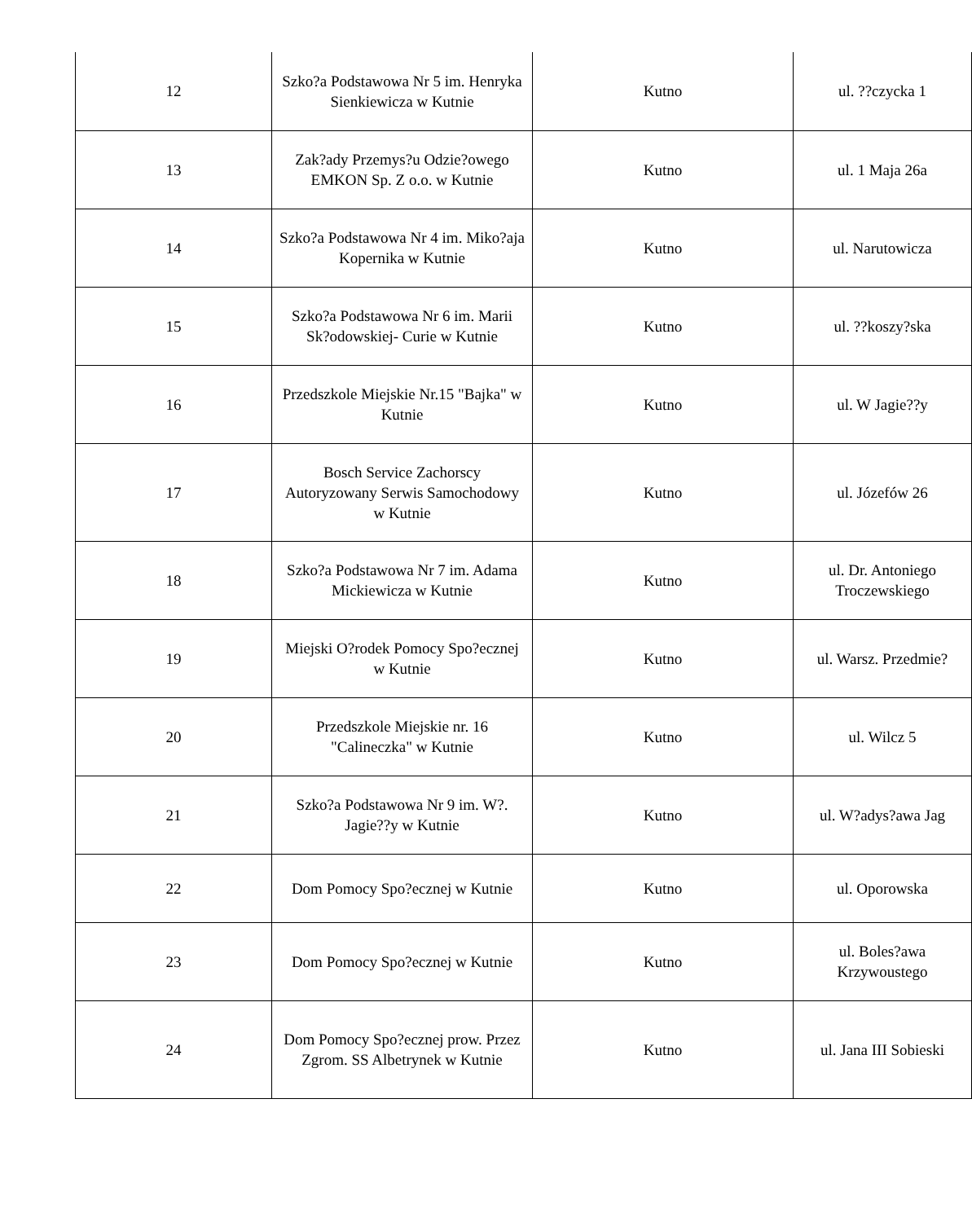| 12 | Szko?a Podstawowa Nr 5 im. Henryka Sienkiewicza w Kutnie | Kutno | ul. ??czycka 1 |
| 13 | Zak?ady Przemys?u Odzie?owego EMKON Sp. Z o.o. w Kutnie | Kutno | ul. 1 Maja 26a |
| 14 | Szko?a Podstawowa Nr 4 im. Miko?aja Kopernika w Kutnie | Kutno | ul. Narutowicza |
| 15 | Szko?a Podstawowa Nr 6 im. Marii Sk?odowskiej- Curie w Kutnie | Kutno | ul. ??koszy?ska |
| 16 | Przedszkole Miejskie Nr.15 "Bajka" w Kutnie | Kutno | ul. W Jagie??y |
| 17 | Bosch Service Zachorscy Autoryzowany Serwis Samochodowy w Kutnie | Kutno | ul. Józefów 26 |
| 18 | Szko?a Podstawowa Nr 7 im. Adama Mickiewicza w Kutnie | Kutno | ul. Dr. Antoniego Troczewskiego |
| 19 | Miejski O?rodek Pomocy Spo?ecznej w Kutnie | Kutno | ul. Warsz. Przedmie? |
| 20 | Przedszkole Miejskie nr. 16 "Calineczka" w Kutnie | Kutno | ul. Wilcz 5 |
| 21 | Szko?a Podstawowa Nr 9 im. W?. Jagie??y w Kutnie | Kutno | ul. W?adys?awa Jag |
| 22 | Dom Pomocy Spo?ecznej w Kutnie | Kutno | ul. Oporowska |
| 23 | Dom Pomocy Spo?ecznej w Kutnie | Kutno | ul. Boles?awa Krzywoustego |
| 24 | Dom Pomocy Spo?ecznej prow. Przez Zgrom. SS Albetrynek w Kutnie | Kutno | ul. Jana III Sobieski |